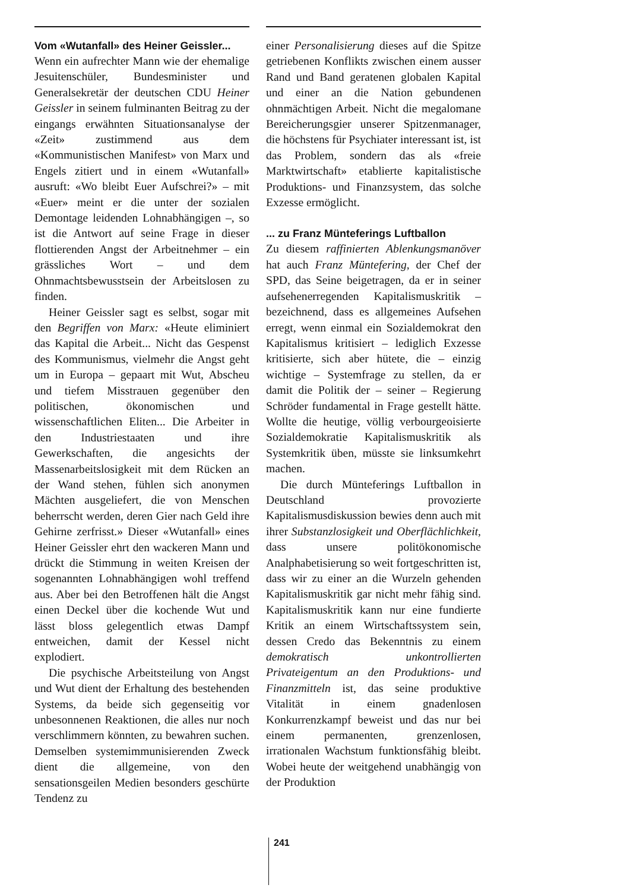Vom «Wutanfall» des Heiner Geissler...
Wenn ein aufrechter Mann wie der ehemalige Jesuitenschüler, Bundesminister und Generalsekretär der deutschen CDU Heiner Geissler in seinem fulminanten Beitrag zu der eingangs erwähnten Situationsanalyse der «Zeit» zustimmend aus dem «Kommunistischen Manifest» von Marx und Engels zitiert und in einem «Wutanfall» ausruft: «Wo bleibt Euer Aufschrei?» – mit «Euer» meint er die unter der sozialen Demontage leidenden Lohnabhängigen –, so ist die Antwort auf seine Frage in dieser flottierenden Angst der Arbeitnehmer – ein grässliches Wort – und dem Ohnmachtsbewusstsein der Arbeitslosen zu finden.
Heiner Geissler sagt es selbst, sogar mit den Begriffen von Marx: «Heute eliminiert das Kapital die Arbeit... Nicht das Gespenst des Kommunismus, vielmehr die Angst geht um in Europa – gepaart mit Wut, Abscheu und tiefem Misstrauen gegenüber den politischen, ökonomischen und wissenschaftlichen Eliten... Die Arbeiter in den Industriestaaten und ihre Gewerkschaften, die angesichts der Massenarbeitslosigkeit mit dem Rücken an der Wand stehen, fühlen sich anonymen Mächten ausgeliefert, die von Menschen beherrscht werden, deren Gier nach Geld ihre Gehirne zerfrisst.» Dieser «Wutanfall» eines Heiner Geissler ehrt den wackeren Mann und drückt die Stimmung in weiten Kreisen der sogenannten Lohnabhängigen wohl treffend aus. Aber bei den Betroffenen hält die Angst einen Deckel über die kochende Wut und lässt bloss gelegentlich etwas Dampf entweichen, damit der Kessel nicht explodiert.
Die psychische Arbeitsteilung von Angst und Wut dient der Erhaltung des bestehenden Systems, da beide sich gegenseitig vor unbesonnenen Reaktionen, die alles nur noch verschlimmern könnten, zu bewahren suchen. Demselben systemimmunisierenden Zweck dient die allgemeine, von den sensationsgeilen Medien besonders geschürte Tendenz zu
einer Personalisierung dieses auf die Spitze getriebenen Konflikts zwischen einem ausser Rand und Band geratenen globalen Kapital und einer an die Nation gebundenen ohnmächtigen Arbeit. Nicht die megalomane Bereicherungsgier unserer Spitzenmanager, die höchstens für Psychiater interessant ist, ist das Problem, sondern das als «freie Marktwirtschaft» etablierte kapitalistische Produktions- und Finanzsystem, das solche Exzesse ermöglicht.
... zu Franz Münteferings Luftballon
Zu diesem raffinierten Ablenkungsmanöver hat auch Franz Müntefering, der Chef der SPD, das Seine beigetragen, da er in seiner aufsehenerregenden Kapitalismuskritik – bezeichnend, dass es allgemeines Aufsehen erregt, wenn einmal ein Sozialdemokrat den Kapitalismus kritisiert – lediglich Exzesse kritisierte, sich aber hütete, die – einzig wichtige – Systemfrage zu stellen, da er damit die Politik der – seiner – Regierung Schröder fundamental in Frage gestellt hätte. Wollte die heutige, völlig verbourgeoisierte Sozialdemokratie Kapitalismuskritik als Systemkritik üben, müsste sie linksumkehrt machen.
Die durch Münteferings Luftballon in Deutschland provozierte Kapitalismusdiskussion bewies denn auch mit ihrer Substanzlosigkeit und Oberflächlichkeit, dass unsere politökonomische Analphabetisierung so weit fortgeschritten ist, dass wir zu einer an die Wurzeln gehenden Kapitalismuskritik gar nicht mehr fähig sind. Kapitalismuskritik kann nur eine fundierte Kritik an einem Wirtschaftssystem sein, dessen Credo das Bekenntnis zu einem demokratisch unkontrollierten Privateigentum an den Produktions- und Finanzmitteln ist, das seine produktive Vitalität in einem gnadenlosen Konkurrenzkampf beweist und das nur bei einem permanenten, grenzenlosen, irrationalen Wachstum funktionsfähig bleibt. Wobei heute der weitgehend unabhängig von der Produktion
241